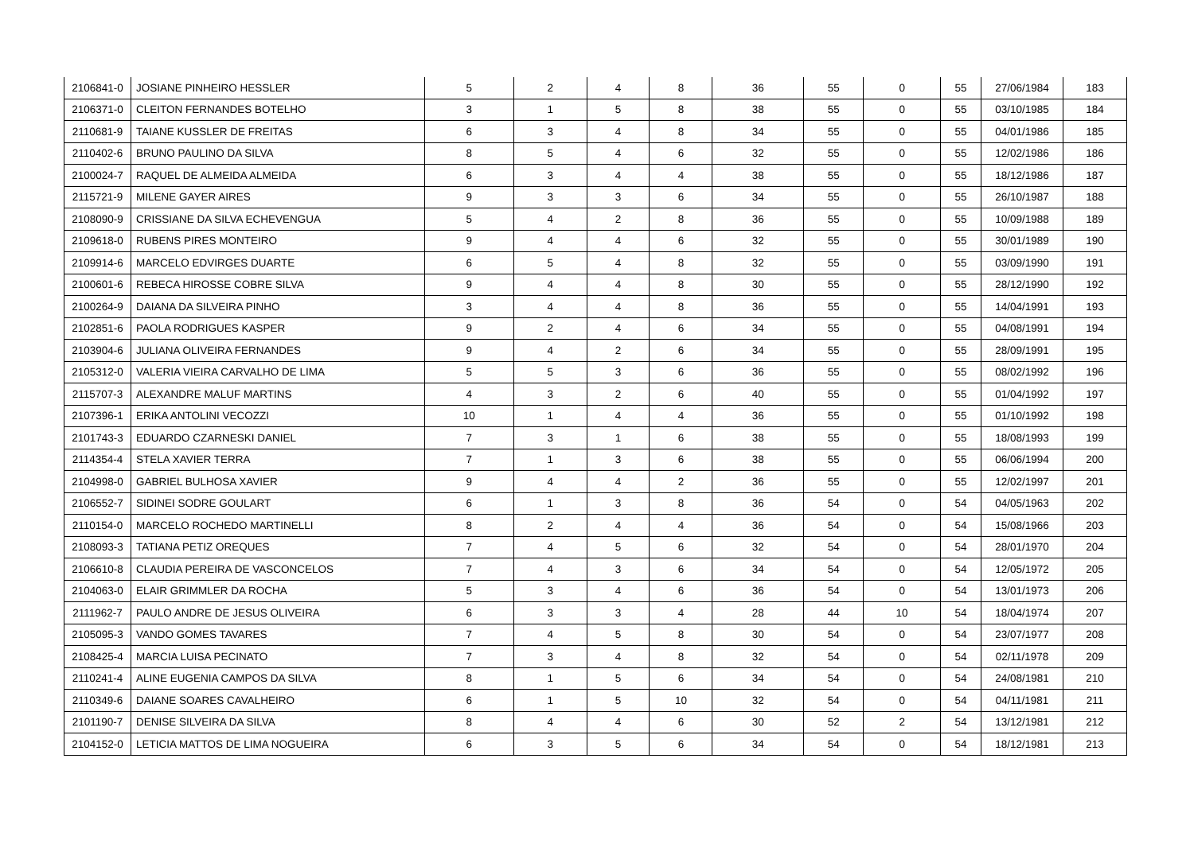| 2106841-0 | JOSIANE PINHEIRO HESSLER | 5 | 2 | 4 | 8 | 36 | 55 | 0 | 55 | 27/06/1984 | 183 |
| 2106371-0 | CLEITON FERNANDES BOTELHO | 3 | 1 | 5 | 8 | 38 | 55 | 0 | 55 | 03/10/1985 | 184 |
| 2110681-9 | TAIANE KUSSLER DE FREITAS | 6 | 3 | 4 | 8 | 34 | 55 | 0 | 55 | 04/01/1986 | 185 |
| 2110402-6 | BRUNO PAULINO DA SILVA | 8 | 5 | 4 | 6 | 32 | 55 | 0 | 55 | 12/02/1986 | 186 |
| 2100024-7 | RAQUEL DE ALMEIDA ALMEIDA | 6 | 3 | 4 | 4 | 38 | 55 | 0 | 55 | 18/12/1986 | 187 |
| 2115721-9 | MILENE GAYER AIRES | 9 | 3 | 3 | 6 | 34 | 55 | 0 | 55 | 26/10/1987 | 188 |
| 2108090-9 | CRISSIANE DA SILVA ECHEVENGUA | 5 | 4 | 2 | 8 | 36 | 55 | 0 | 55 | 10/09/1988 | 189 |
| 2109618-0 | RUBENS PIRES MONTEIRO | 9 | 4 | 4 | 6 | 32 | 55 | 0 | 55 | 30/01/1989 | 190 |
| 2109914-6 | MARCELO EDVIRGES DUARTE | 6 | 5 | 4 | 8 | 32 | 55 | 0 | 55 | 03/09/1990 | 191 |
| 2100601-6 | REBECA HIROSSE COBRE SILVA | 9 | 4 | 4 | 8 | 30 | 55 | 0 | 55 | 28/12/1990 | 192 |
| 2100264-9 | DAIANA DA SILVEIRA PINHO | 3 | 4 | 4 | 8 | 36 | 55 | 0 | 55 | 14/04/1991 | 193 |
| 2102851-6 | PAOLA RODRIGUES KASPER | 9 | 2 | 4 | 6 | 34 | 55 | 0 | 55 | 04/08/1991 | 194 |
| 2103904-6 | JULIANA OLIVEIRA FERNANDES | 9 | 4 | 2 | 6 | 34 | 55 | 0 | 55 | 28/09/1991 | 195 |
| 2105312-0 | VALERIA VIEIRA CARVALHO DE LIMA | 5 | 5 | 3 | 6 | 36 | 55 | 0 | 55 | 08/02/1992 | 196 |
| 2115707-3 | ALEXANDRE MALUF MARTINS | 4 | 3 | 2 | 6 | 40 | 55 | 0 | 55 | 01/04/1992 | 197 |
| 2107396-1 | ERIKA ANTOLINI VECOZZI | 10 | 1 | 4 | 4 | 36 | 55 | 0 | 55 | 01/10/1992 | 198 |
| 2101743-3 | EDUARDO CZARNESKI DANIEL | 7 | 3 | 1 | 6 | 38 | 55 | 0 | 55 | 18/08/1993 | 199 |
| 2114354-4 | STELA XAVIER TERRA | 7 | 1 | 3 | 6 | 38 | 55 | 0 | 55 | 06/06/1994 | 200 |
| 2104998-0 | GABRIEL BULHOSA XAVIER | 9 | 4 | 4 | 2 | 36 | 55 | 0 | 55 | 12/02/1997 | 201 |
| 2106552-7 | SIDINEI SODRE GOULART | 6 | 1 | 3 | 8 | 36 | 54 | 0 | 54 | 04/05/1963 | 202 |
| 2110154-0 | MARCELO ROCHEDO MARTINELLI | 8 | 2 | 4 | 4 | 36 | 54 | 0 | 54 | 15/08/1966 | 203 |
| 2108093-3 | TATIANA PETIZ OREQUES | 7 | 4 | 5 | 6 | 32 | 54 | 0 | 54 | 28/01/1970 | 204 |
| 2106610-8 | CLAUDIA PEREIRA DE VASCONCELOS | 7 | 4 | 3 | 6 | 34 | 54 | 0 | 54 | 12/05/1972 | 205 |
| 2104063-0 | ELAIR GRIMMLER DA ROCHA | 5 | 3 | 4 | 6 | 36 | 54 | 0 | 54 | 13/01/1973 | 206 |
| 2111962-7 | PAULO ANDRE DE JESUS OLIVEIRA | 6 | 3 | 3 | 4 | 28 | 44 | 10 | 54 | 18/04/1974 | 207 |
| 2105095-3 | VANDO GOMES TAVARES | 7 | 4 | 5 | 8 | 30 | 54 | 0 | 54 | 23/07/1977 | 208 |
| 2108425-4 | MARCIA LUISA PECINATO | 7 | 3 | 4 | 8 | 32 | 54 | 0 | 54 | 02/11/1978 | 209 |
| 2110241-4 | ALINE EUGENIA CAMPOS DA SILVA | 8 | 1 | 5 | 6 | 34 | 54 | 0 | 54 | 24/08/1981 | 210 |
| 2110349-6 | DAIANE SOARES CAVALHEIRO | 6 | 1 | 5 | 10 | 32 | 54 | 0 | 54 | 04/11/1981 | 211 |
| 2101190-7 | DENISE SILVEIRA DA SILVA | 8 | 4 | 4 | 6 | 30 | 52 | 2 | 54 | 13/12/1981 | 212 |
| 2104152-0 | LETICIA MATTOS DE LIMA NOGUEIRA | 6 | 3 | 5 | 6 | 34 | 54 | 0 | 54 | 18/12/1981 | 213 |